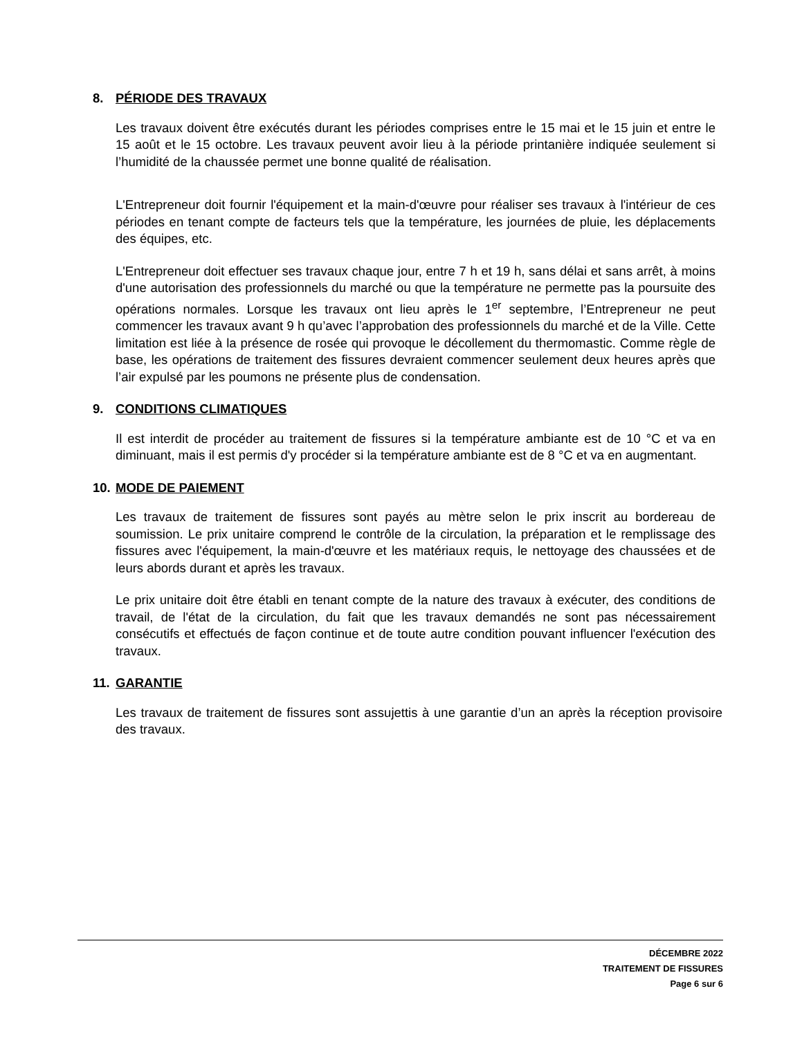8. PÉRIODE DES TRAVAUX
Les travaux doivent être exécutés durant les périodes comprises entre le 15 mai et le 15 juin et entre le 15 août et le 15 octobre. Les travaux peuvent avoir lieu à la période printanière indiquée seulement si l’humidité de la chaussée permet une bonne qualité de réalisation.
L'Entrepreneur doit fournir l'équipement et la main-d'œuvre pour réaliser ses travaux à l'intérieur de ces périodes en tenant compte de facteurs tels que la température, les journées de pluie, les déplacements des équipes, etc.
L'Entrepreneur doit effectuer ses travaux chaque jour, entre 7 h et 19 h, sans délai et sans arrêt, à moins d'une autorisation des professionnels du marché ou que la température ne permette pas la poursuite des opérations normales. Lorsque les travaux ont lieu après le 1<sup>er</sup> septembre, l’Entrepreneur ne peut commencer les travaux avant 9 h qu’avec l’approbation des professionnels du marché et de la Ville. Cette limitation est liée à la présence de rosée qui provoque le décollement du thermomastic. Comme règle de base, les opérations de traitement des fissures devraient commencer seulement deux heures après que l’air expulsé par les poumons ne présente plus de condensation.
9. CONDITIONS CLIMATIQUES
Il est interdit de procéder au traitement de fissures si la température ambiante est de 10 °C et va en diminuant, mais il est permis d'y procéder si la température ambiante est de 8 °C et va en augmentant.
10. MODE DE PAIEMENT
Les travaux de traitement de fissures sont payés au mètre selon le prix inscrit au bordereau de soumission. Le prix unitaire comprend le contrôle de la circulation, la préparation et le remplissage des fissures avec l'équipement, la main-d'œuvre et les matériaux requis, le nettoyage des chaussées et de leurs abords durant et après les travaux.
Le prix unitaire doit être établi en tenant compte de la nature des travaux à exécuter, des conditions de travail, de l'état de la circulation, du fait que les travaux demandés ne sont pas nécessairement consécutifs et effectués de façon continue et de toute autre condition pouvant influencer l'exécution des travaux.
11. GARANTIE
Les travaux de traitement de fissures sont assujettis à une garantie d’un an après la réception provisoire des travaux.
DÉCEMBRE 2022
TRAITEMENT DE FISSURES
Page 6 sur 6